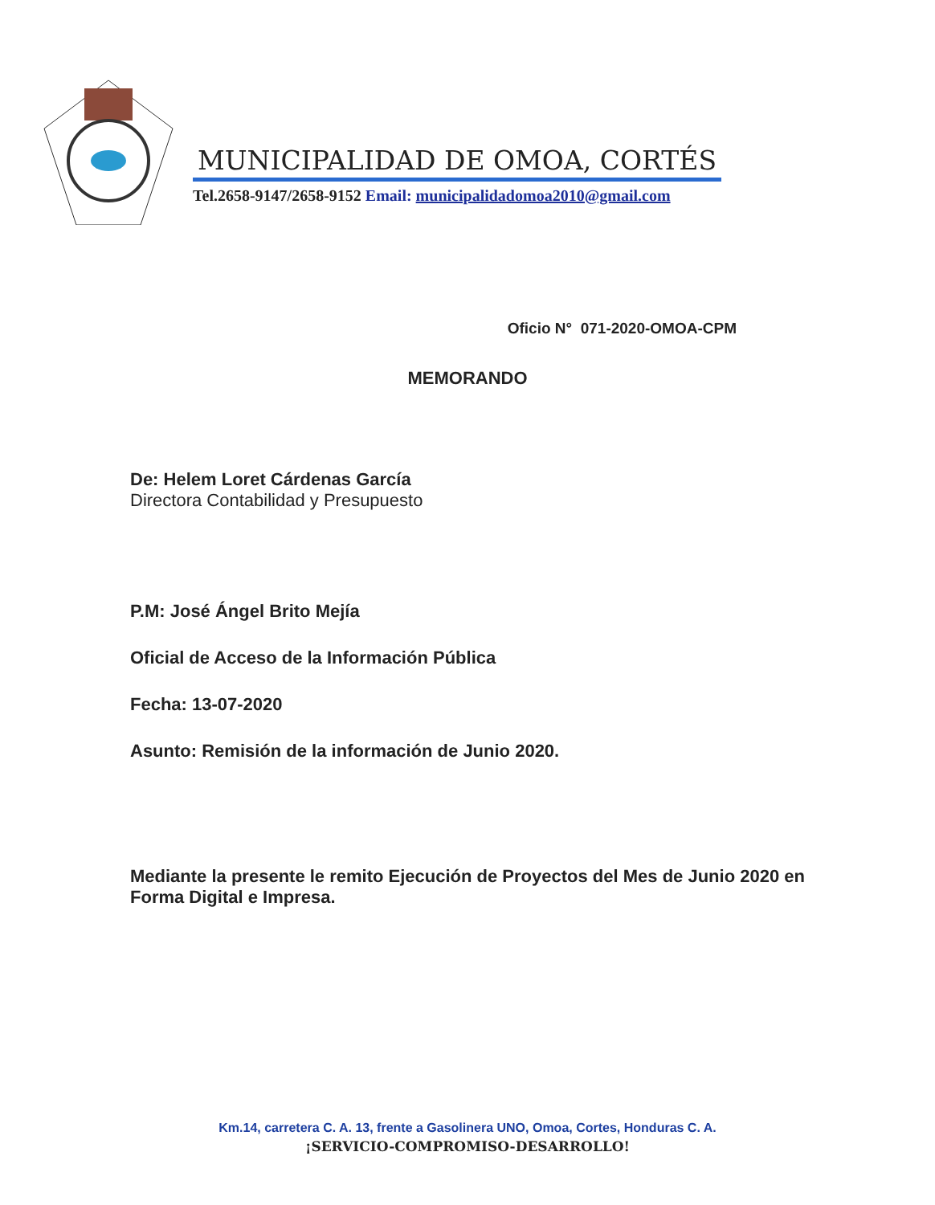MUNICIPALIDAD DE OMOA, CORTÉS
Tel.2658-9147/2658-9152 Email: municipalidadomoa2010@gmail.com
Oficio N° 071-2020-OMOA-CPM
MEMORANDO
De: Helem Loret Cárdenas García
Directora Contabilidad y Presupuesto
P.M: José Ángel Brito Mejía
Oficial de Acceso de la Información Pública
Fecha: 13-07-2020
Asunto: Remisión de la información de Junio 2020.
Mediante la presente le remito Ejecución de Proyectos del Mes de Junio 2020 en Forma Digital e Impresa.
Km.14, carretera C. A. 13, frente a Gasolinera UNO, Omoa, Cortes, Honduras C. A.
¡SERVICIO-COMPROMISO-DESARROLLO!